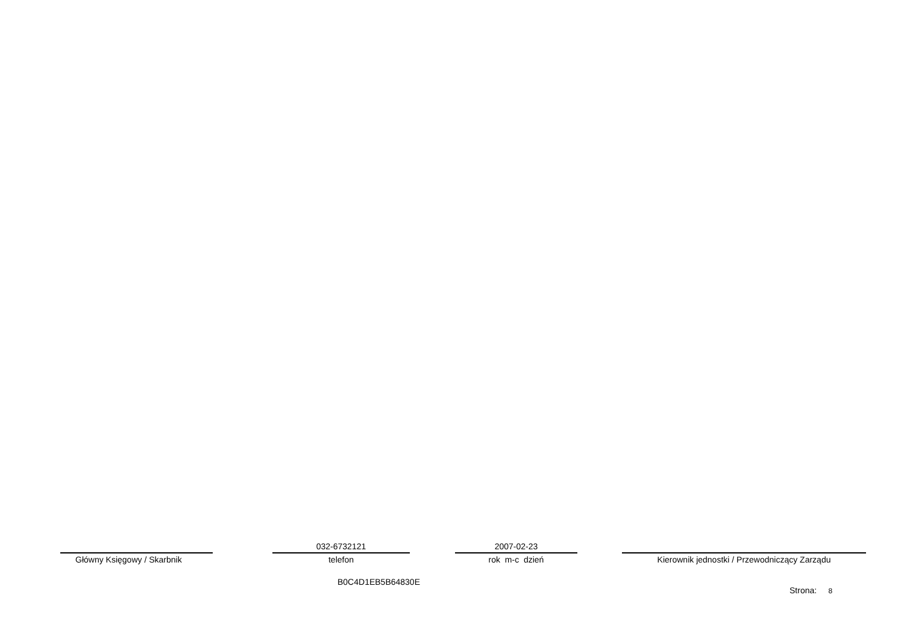Główny Księgowy / Skarbnik
032-6732121
telefon
2007-02-23
rok m-c dzień
Kierownik jednostki / Przewodniczący Zarządu
B0C4D1EB5B64830E
Strona: 8